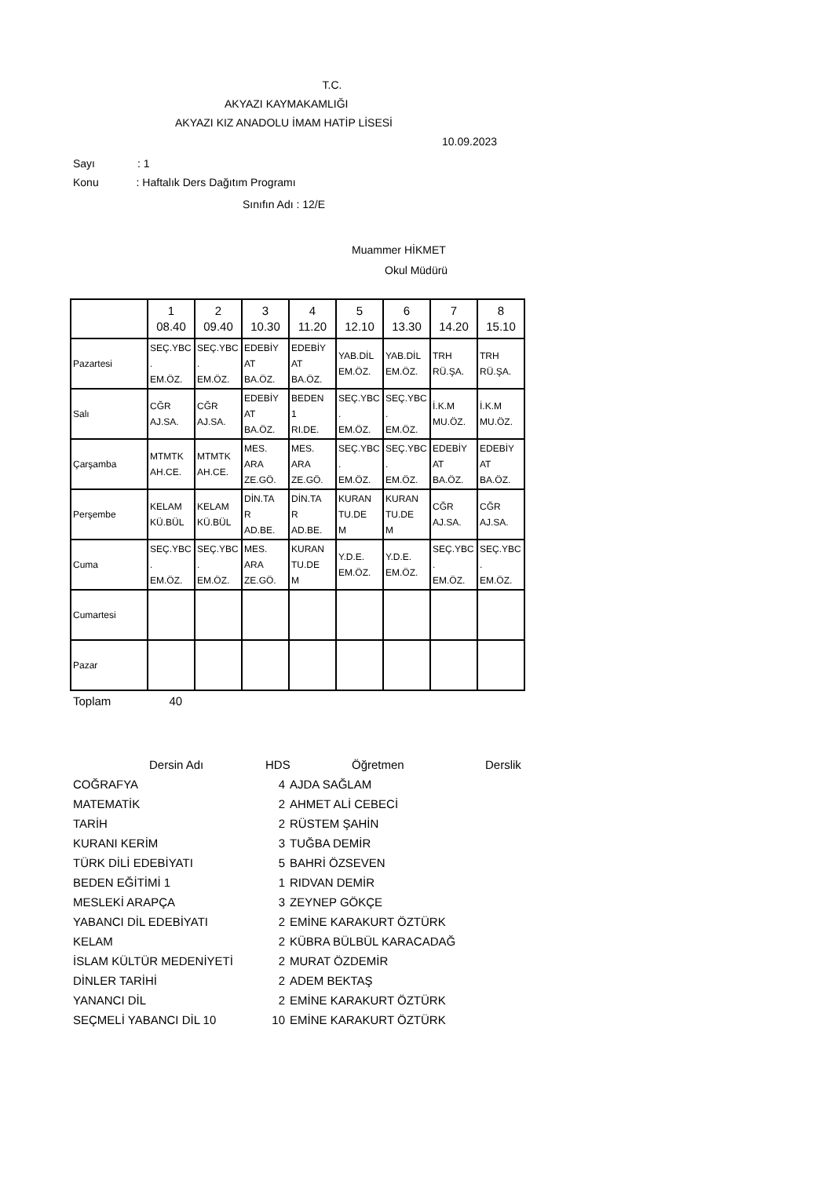T.C.
AKYAZI KAYMAKAMLIĞI
AKYAZI KIZ ANADOLU İMAM HATİP LİSESİ
10.09.2023
Sayı : 1
Konu : Haftalık Ders Dağıtım Programı
Sınıfın Adı : 12/E
Muammer HİKMET
Okul Müdürü
| | 1 08.40 | 2 09.40 | 3 10.30 | 4 11.20 | 5 12.10 | 6 13.30 | 7 14.20 | 8 15.10 |
| Pazartesi | SEÇ.YBC . EM.ÖZ. | SEÇ.YBC . EM.ÖZ. | EDEBİY AT BA.ÖZ. | EDEBİY AT BA.ÖZ. | YAB.DİL EM.ÖZ. | YAB.DİL EM.ÖZ. | TRH RÜ.ŞA. | TRH RÜ.ŞA. |
| Salı | CĞR AJ.SA. | CĞR AJ.SA. | EDEBİY AT BA.ÖZ. | BEDEN 1 RI.DE. | SEÇ.YBC . EM.ÖZ. | SEÇ.YBC . EM.ÖZ. | İ.K.M MU.ÖZ. | İ.K.M MU.ÖZ. |
| Çarşamba | MTMTK AH.CE. | MTMTK AH.CE. | MES. ARA ZE.GÖ. | MES. ARA ZE.GÖ. | SEÇ.YBC . EM.ÖZ. | SEÇ.YBC . EM.ÖZ. | EDEBİY AT BA.ÖZ. | EDEBİY AT BA.ÖZ. |
| Perşembe | KELAM KÜ.BÜL | KELAM KÜ.BÜL | DİN.TA R AD.BE. | DİN.TA R AD.BE. | KURAN TU.DE M | KURAN TU.DE M | CĞR AJ.SA. | CĞR AJ.SA. |
| Cuma | SEÇ.YBC . EM.ÖZ. | SEÇ.YBC . EM.ÖZ. | MES. ARA ZE.GÖ. | KURAN TU.DE M | Y.D.E. EM.ÖZ. | Y.D.E. EM.ÖZ. | SEÇ.YBC . EM.ÖZ. | SEÇ.YBC . EM.ÖZ. |
| Cumartesi | | | | | | | | |
| Pazar | | | | | | | | |
Toplam 40
| Dersin Adı | HDS | Öğretmen | Derslik |
| --- | --- | --- | --- |
| COĞRAFYA | 4 | AJDA SAĞLAM |
| MATEMATİK | 2 | AHMET ALİ CEBECİ |
| TARİH | 2 | RÜSTEM ŞAHİN |
| KURANI KERİM | 3 | TUĞBA DEMİR |
| TÜRK DİLİ EDEBİYATI | 5 | BAHRİ ÖZSEVEN |
| BEDEN EĞİTİMİ 1 | 1 | RIDVAN DEMİR |
| MESLEKİ ARAPÇA | 3 | ZEYNEP GÖKÇE |
| YABANCI DİL EDEBİYATI | 2 | EMİNE KARAKURT ÖZTÜRK |
| KELAM | 2 | KÜBRA BÜLBÜL KARACADAĞ |
| İSLAM KÜLTÜR MEDENİYETİ | 2 | MURAT ÖZDEMİR |
| DİNLER TARİHİ | 2 | ADEM BEKTAŞ |
| YANANCI DİL | 2 | EMİNE KARAKURT ÖZTÜRK |
| SEÇMELİ YABANCI DİL 10 | 10 | EMİNE KARAKURT ÖZTÜRK |